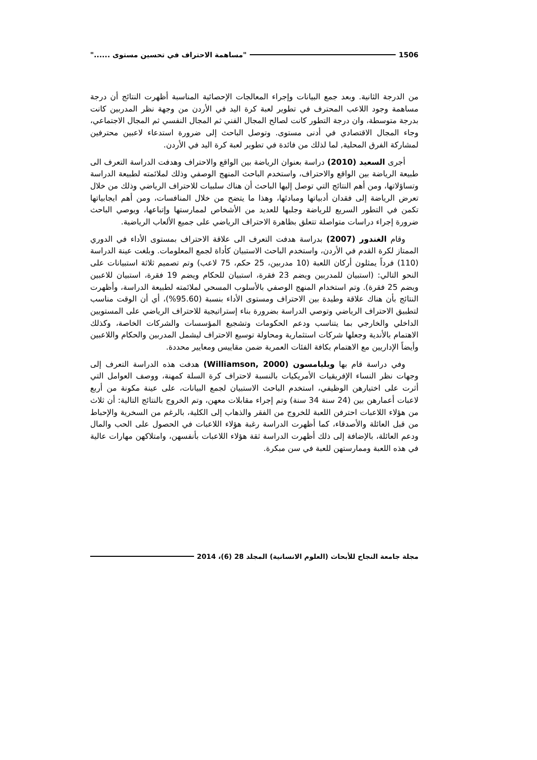1506 "مساهمة الاحتراف في تحسين مستوى ......"
من الدرجة الثانية. وبعد جمع البيانات وإجراء المعالجات الإحصائية المناسبة أظهرت النتائج أن درجة مساهمة وجود اللاعب المحترف في تطوير لعبة كرة اليد في الأردن من وجهة نظر المدربين كانت بدرجة متوسطة، وان درجة التطور كانت لصالح المجال الفني ثم المجال النفسي ثم المجال الاجتماعي، وجاء المجال الاقتصادي في أدنى مستوى. وتوصل الباحث إلى ضرورة استدعاء لاعبين محترفين لمشاركة الفرق المحلية, لما لذلك من فائدة في تطوير لعبة كرة اليد في الأردن.
أجرى السعيد (2010) دراسة بعنوان الرياضة بين الواقع والاحتراف وهدفت الدراسة التعرف الى طبيعة الرياضة بين الواقع والاحتراف، واستخدم الباحث المنهج الوصفي وذلك لملائمته لطبيعة الدراسة وتساؤلاتها، ومن أهم النتائج التي توصل إليها الباحث أن هناك سلبيات للاحتراف الرياضي وذلك من خلال تعرض الرياضة إلى فقدان أدبياتها ومبادئها، وهذا ما يتضح من خلال المنافسات، ومن أهم ايجابياتها تكمن في التطور السريع للرياضة وجلبها للعديد من الأشخاص لممارستها وإتباعها، ويوصي الباحث ضرورة إجراء دراسات متواصلة تتعلق بظاهرة الاحتراف الرياضي على جميع الألعاب الرياضية.
وقام الغندور (2007) بدراسة هدفت التعرف الى علاقة الاحتراف بمستوى الأداء في الدوري الممتاز لكرة القدم في الأردن، واستخدم الباحث الاستبيان كأداة لجمع المعلومات. وبلغت عينة الدراسة (110) فرداً يمثلون أركان اللعبة (10 مدربين، 25 حكم، 75 لاعب) وتم تصميم ثلاثة استبيانات على النحو التالي: (استبيان للمدربين ويضم 23 فقرة، استبيان للحكام ويضم 19 فقرة، استبيان للاعبين ويضم 25 فقرة). وتم استخدام المنهج الوصفي بالأسلوب المسحي لملائمته لطبيعة الدراسة، وأظهرت النتائج بأن هناك علاقة وطيدة بين الاحتراف ومستوى الأداء بنسبة (95.60%)، أي أن الوقت مناسب لتطبيق الاحتراف الرياضي وتوصي الدراسة بضرورة بناء إستراتيجية للاحتراف الرياضي على المستويين الداخلي والخارجي بما يتناسب ودعم الحكومات وتشجيع المؤسسات والشركات الخاصة، وكذلك الاهتمام بالأندية وجعلها شركات استثمارية ومحاولة توسيع الاحتراف ليشمل المدربين والحكام واللاعبين وأيضاً الإداريين مع الاهتمام بكافة الفئات العمرية ضمن مقاييس ومعايير محددة.
وفي دراسة قام بها ويليامسون (Williamson, 2000) هدفت هذه الدراسة التعرف إلى وجهات نظر النساء الإفريقيات الأمريكيات بالنسبة لاحتراف كرة السلة كمهنة، ووصف العوامل التي أثرت على اختيارهن الوظيفي، استخدم الباحث الاستبيان لجمع البيانات، على عينة مكونة من أربع لاعبات أعمارهن بين (24 سنة 34 سنة) وتم إجراء مقابلات معهن، وتم الخروج بالنتائج التالية: أن ثلاث من هؤلاء اللاعبات احترفن اللعبة للخروج من الفقر والذهاب إلى الكلية، بالرغم من السخرية والإحباط من قبل العائلة والأصدقاء، كما أظهرت الدراسة رغبة هؤلاء اللاعبات في الحصول على الحب والمال ودعم العائلة، بالإضافة إلى ذلك أظهرت الدراسة ثقة هؤلاء اللاعبات بأنفسهن، وامتلاكهن مهارات عالية في هذه اللعبة وممارستهن للعبة في سن مبكرة.
مجلة جامعة النجاح للأبحاث (العلوم الانسانية) المجلد 28 (6)، 2014